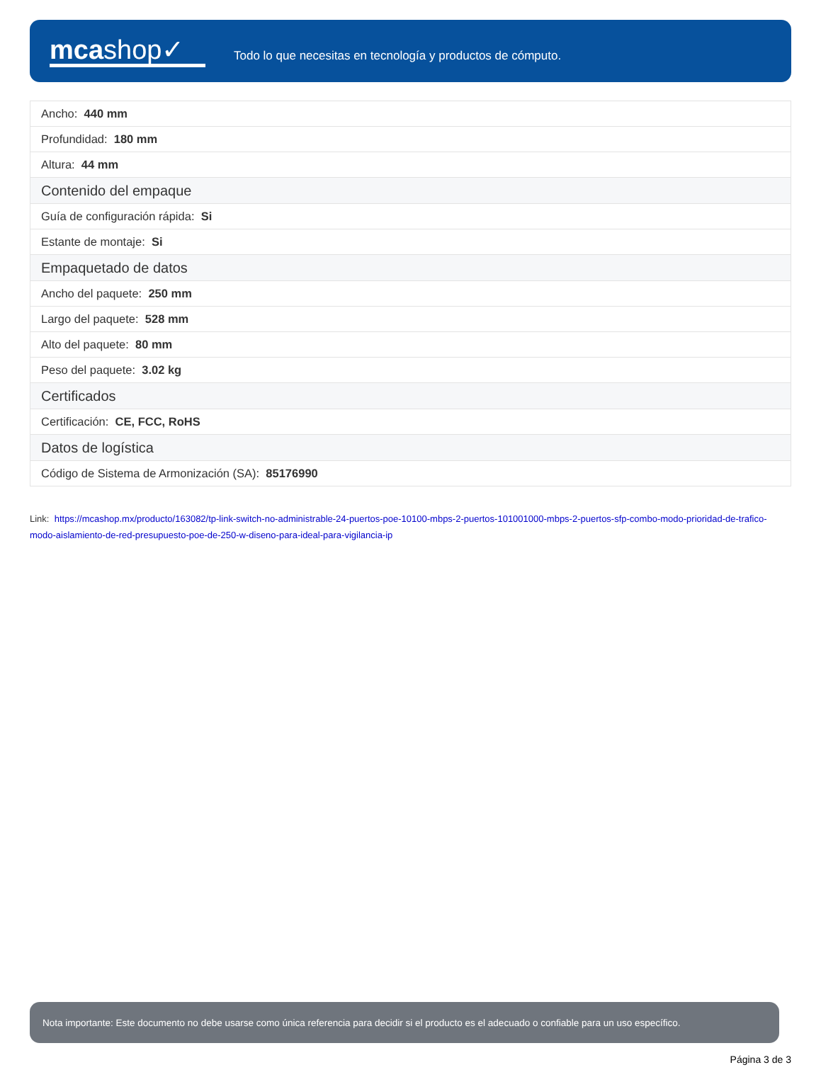mcashop✓
Todo lo que necesitas en tecnología y productos de cómputo.
| Ancho: 440 mm |
| Profundidad: 180 mm |
| Altura: 44 mm |
| Contenido del empaque |
| Guía de configuración rápida: Si |
| Estante de montaje: Si |
| Empaquetado de datos |
| Ancho del paquete: 250 mm |
| Largo del paquete: 528 mm |
| Alto del paquete: 80 mm |
| Peso del paquete: 3.02 kg |
| Certificados |
| Certificación: CE, FCC, RoHS |
| Datos de logística |
| Código de Sistema de Armonización (SA): 85176990 |
Link: https://mcashop.mx/producto/163082/tp-link-switch-no-administrable-24-puertos-poe-10100-mbps-2-puertos-101001000-mbps-2-puertos-sfp-combo-modo-prioridad-de-trafico-modo-aislamiento-de-red-presupuesto-poe-de-250-w-diseno-para-ideal-para-vigilancia-ip
Nota importante: Este documento no debe usarse como única referencia para decidir si el producto es el adecuado o confiable para un uso específico.
Página 3 de 3